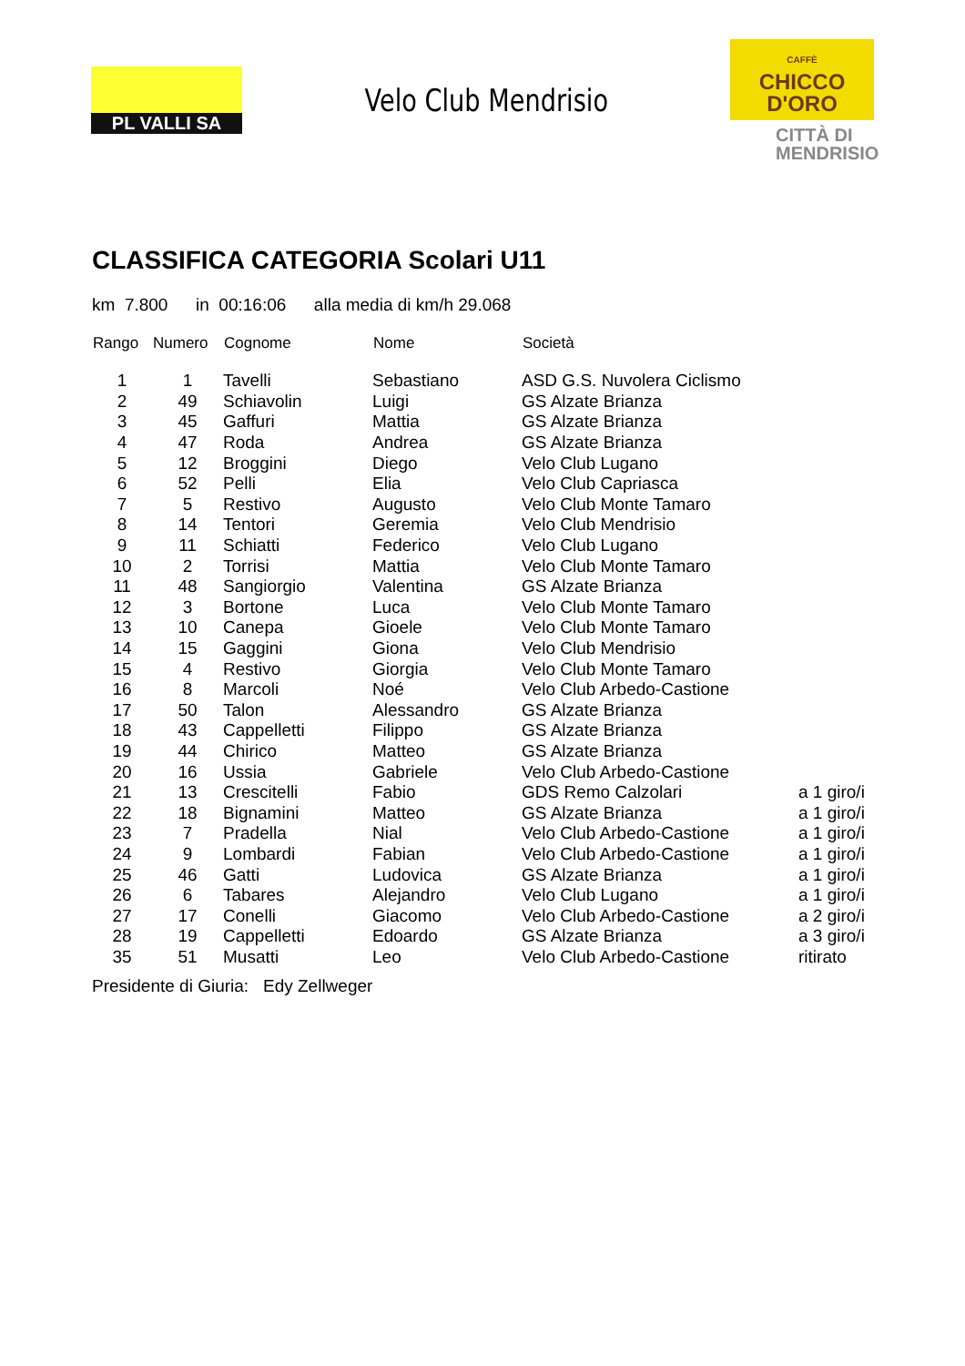PL VALLI SA
Velo Club Mendrisio
CAFFÈ
CHICCO
D'ORO
CITTÀ DI
MENDRISIO
CLASSIFICA CATEGORIA Scolari U11
km 7.800 in 00:16:06 alla media di km/h 29.068
| Rango | Numero | Cognome | Nome | Società | |
| --- | --- | --- | --- | --- | --- |
| 1 | 1 | Tavelli | Sebastiano | ASD G.S. Nuvolera Ciclismo | |
| 2 | 49 | Schiavolin | Luigi | GS Alzate Brianza | |
| 3 | 45 | Gaffuri | Mattia | GS Alzate Brianza | |
| 4 | 47 | Roda | Andrea | GS Alzate Brianza | |
| 5 | 12 | Broggini | Diego | Velo Club Lugano | |
| 6 | 52 | Pelli | Elia | Velo Club Capriasca | |
| 7 | 5 | Restivo | Augusto | Velo Club Monte Tamaro | |
| 8 | 14 | Tentori | Geremia | Velo Club Mendrisio | |
| 9 | 11 | Schiatti | Federico | Velo Club Lugano | |
| 10 | 2 | Torrisi | Mattia | Velo Club Monte Tamaro | |
| 11 | 48 | Sangiorgio | Valentina | GS Alzate Brianza | |
| 12 | 3 | Bortone | Luca | Velo Club Monte Tamaro | |
| 13 | 10 | Canepa | Gioele | Velo Club Monte Tamaro | |
| 14 | 15 | Gaggini | Giona | Velo Club Mendrisio | |
| 15 | 4 | Restivo | Giorgia | Velo Club Monte Tamaro | |
| 16 | 8 | Marcoli | Noé | Velo Club Arbedo-Castione | |
| 17 | 50 | Talon | Alessandro | GS Alzate Brianza | |
| 18 | 43 | Cappelletti | Filippo | GS Alzate Brianza | |
| 19 | 44 | Chirico | Matteo | GS Alzate Brianza | |
| 20 | 16 | Ussia | Gabriele | Velo Club Arbedo-Castione | |
| 21 | 13 | Crescitelli | Fabio | GDS Remo Calzolari | a 1 giro/i |
| 22 | 18 | Bignamini | Matteo | GS Alzate Brianza | a 1 giro/i |
| 23 | 7 | Pradella | Nial | Velo Club Arbedo-Castione | a 1 giro/i |
| 24 | 9 | Lombardi | Fabian | Velo Club Arbedo-Castione | a 1 giro/i |
| 25 | 46 | Gatti | Ludovica | GS Alzate Brianza | a 1 giro/i |
| 26 | 6 | Tabares | Alejandro | Velo Club Lugano | a 1 giro/i |
| 27 | 17 | Conelli | Giacomo | Velo Club Arbedo-Castione | a 2 giro/i |
| 28 | 19 | Cappelletti | Edoardo | GS Alzate Brianza | a 3 giro/i |
| 35 | 51 | Musatti | Leo | Velo Club Arbedo-Castione | ritirato |
Presidente di Giuria: Edy Zellweger